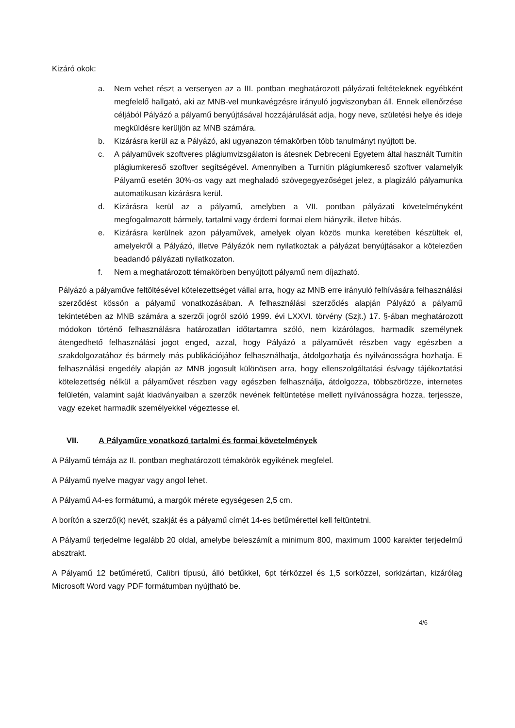Kizáró okok:
a. Nem vehet részt a versenyen az a III. pontban meghatározott pályázati feltételeknek egyébként megfelelő hallgató, aki az MNB-vel munkavégzésre irányuló jogviszonyban áll. Ennek ellenőrzése céljából Pályázó a pályamű benyújtásával hozzájárulását adja, hogy neve, születési helye és ideje megküldésre kerüljön az MNB számára.
b. Kizárásra kerül az a Pályázó, aki ugyanazon témakörben több tanulmányt nyújtott be.
c. A pályaművek szoftveres plágiumvizsgálaton is átesnek Debreceni Egyetem által használt Turnitin plágiumkereső szoftver segítségével. Amennyiben a Turnitin plágiumkereső szoftver valamelyik Pályamű esetén 30%-os vagy azt meghaladó szövegegyezőséget jelez, a plagizáló pályamunka automatikusan kizárásra kerül.
d. Kizárásra kerül az a pályamű, amelyben a VII. pontban pályázati követelményként megfogalmazott bármely, tartalmi vagy érdemi formai elem hiányzik, illetve hibás.
e. Kizárásra kerülnek azon pályaművek, amelyek olyan közös munka keretében készültek el, amelyekről a Pályázó, illetve Pályázók nem nyilatkoztak a pályázat benyújtásakor a kötelezően beadandó pályázati nyilatkozaton.
f. Nem a meghatározott témakörben benyújtott pályamű nem díjazható.
Pályázó a pályaműve feltöltésével kötelezettséget vállal arra, hogy az MNB erre irányuló felhívására felhasználási szerződést kössön a pályamű vonatkozásában. A felhasználási szerződés alapján Pályázó a pályamű tekintetében az MNB számára a szerzői jogról szóló 1999. évi LXXVI. törvény (Szjt.) 17. §-ában meghatározott módokon történő felhasználásra határozatlan időtartamra szóló, nem kizárólagos, harmadik személynek átengedhető felhasználási jogot enged, azzal, hogy Pályázó a pályaművét részben vagy egészben a szakdolgozatához és bármely más publikációjához felhasználhatja, átdolgozhatja és nyilvánosságra hozhatja. E felhasználási engedély alapján az MNB jogosult különösen arra, hogy ellenszolgáltatási és/vagy tájékoztatási kötelezettség nélkül a pályaművet részben vagy egészben felhasználja, átdolgozza, többszörözze, internetes felületén, valamint saját kiadványaiban a szerzők nevének feltüntetése mellett nyilvánosságra hozza, terjessze, vagy ezeket harmadik személyekkel végeztesse el.
VII. A Pályaműre vonatkozó tartalmi és formai követelmények
A Pályamű témája az II. pontban meghatározott témakörök egyikének megfelel.
A Pályamű nyelve magyar vagy angol lehet.
A Pályamű A4-es formátumú, a margók mérete egységesen 2,5 cm.
A borítón a szerző(k) nevét, szakját és a pályamű címét 14-es betűmérettel kell feltüntetni.
A Pályamű terjedelme legalább 20 oldal, amelybe beleszámít a minimum 800, maximum 1000 karakter terjedelmű absztrakt.
A Pályamű 12 betűméretű, Calibri típusú, álló betűkkel, 6pt térközzel és 1,5 sorközzel, sorkizártan, kizárólag Microsoft Word vagy PDF formátumban nyújtható be.
4/6